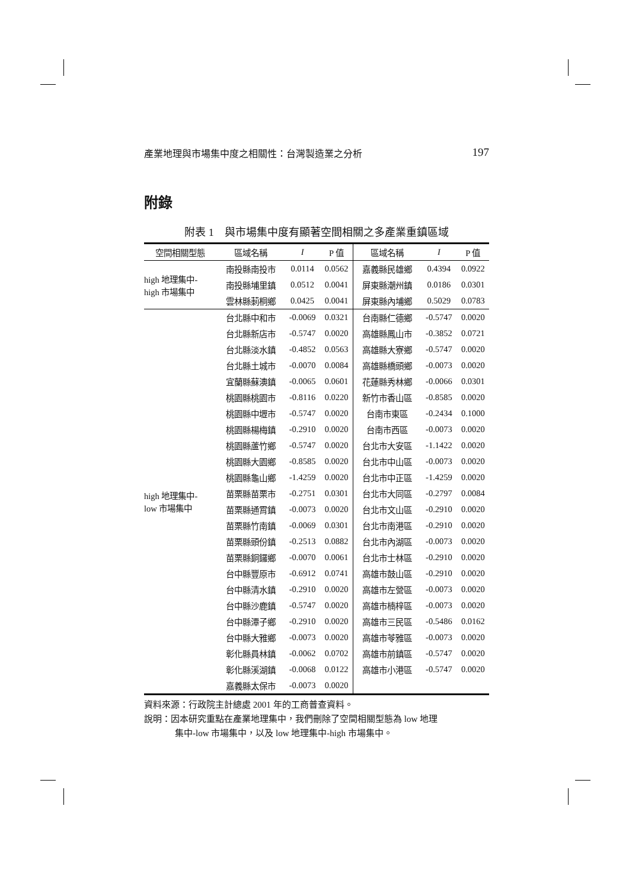產業地理與市場集中度之相關性：台灣製造業之分析 197
附錄
附表 1　與市場集中度有顯著空間相關之多產業重鎮區域
| 空間相關型態 | 區域名稱 | I | P 值 | 區域名稱 | I | P 值 |
| --- | --- | --- | --- | --- | --- | --- |
| high 地理集中- high 市場集中 | 南投縣南投市 | 0.0114 | 0.0562 | 嘉義縣民雄鄉 | 0.4394 | 0.0922 |
| | 南投縣埔里鎮 | 0.0512 | 0.0041 | 屏東縣潮州鎮 | 0.0186 | 0.0301 |
| | 雲林縣莿桐鄉 | 0.0425 | 0.0041 | 屏東縣內埔鄉 | 0.5029 | 0.0783 |
| high 地理集中- low 市場集中 | 台北縣中和市 | -0.0069 | 0.0321 | 台南縣仁德鄉 | -0.5747 | 0.0020 |
| | 台北縣新店市 | -0.5747 | 0.0020 | 高雄縣鳳山市 | -0.3852 | 0.0721 |
| | 台北縣淡水鎮 | -0.4852 | 0.0563 | 高雄縣大寮鄉 | -0.5747 | 0.0020 |
| | 台北縣土城市 | -0.0070 | 0.0084 | 高雄縣橋頭鄉 | -0.0073 | 0.0020 |
| | 宜蘭縣蘇澳鎮 | -0.0065 | 0.0601 | 花蓮縣秀林鄉 | -0.0066 | 0.0301 |
| | 桃園縣桃園市 | -0.8116 | 0.0220 | 新竹市香山區 | -0.8585 | 0.0020 |
| | 桃園縣中壢市 | -0.5747 | 0.0020 | 台南市東區 | -0.2434 | 0.1000 |
| | 桃園縣楊梅鎮 | -0.2910 | 0.0020 | 台南市西區 | -0.0073 | 0.0020 |
| | 桃園縣蘆竹鄉 | -0.5747 | 0.0020 | 台北市大安區 | -1.1422 | 0.0020 |
| | 桃園縣大園鄉 | -0.8585 | 0.0020 | 台北市中山區 | -0.0073 | 0.0020 |
| | 桃園縣龜山鄉 | -1.4259 | 0.0020 | 台北市中正區 | -1.4259 | 0.0020 |
| | 苗栗縣苗栗市 | -0.2751 | 0.0301 | 台北市大同區 | -0.2797 | 0.0084 |
| | 苗栗縣通霄鎮 | -0.0073 | 0.0020 | 台北市文山區 | -0.2910 | 0.0020 |
| | 苗栗縣竹南鎮 | -0.0069 | 0.0301 | 台北市南港區 | -0.2910 | 0.0020 |
| | 苗栗縣頭份鎮 | -0.2513 | 0.0882 | 台北市內湖區 | -0.0073 | 0.0020 |
| | 苗栗縣銅鑼鄉 | -0.0070 | 0.0061 | 台北市士林區 | -0.2910 | 0.0020 |
| | 台中縣豐原市 | -0.6912 | 0.0741 | 高雄市鼓山區 | -0.2910 | 0.0020 |
| | 台中縣清水鎮 | -0.2910 | 0.0020 | 高雄市左營區 | -0.0073 | 0.0020 |
| | 台中縣沙鹿鎮 | -0.5747 | 0.0020 | 高雄市楠梓區 | -0.0073 | 0.0020 |
| | 台中縣潭子鄉 | -0.2910 | 0.0020 | 高雄市三民區 | -0.5486 | 0.0162 |
| | 台中縣大雅鄉 | -0.0073 | 0.0020 | 高雄市苓雅區 | -0.0073 | 0.0020 |
| | 彰化縣員林鎮 | -0.0062 | 0.0702 | 高雄市前鎮區 | -0.5747 | 0.0020 |
| | 彰化縣溪湖鎮 | -0.0068 | 0.0122 | 高雄市小港區 | -0.5747 | 0.0020 |
| | 嘉義縣太保市 | -0.0073 | 0.0020 | | | |
資料來源：行政院主計總處 2001 年的工商普查資料。
說明：因本研究重點在產業地理集中，我們刪除了空間相關型態為 low 地理
集中-low 市場集中，以及 low 地理集中-high 市場集中。